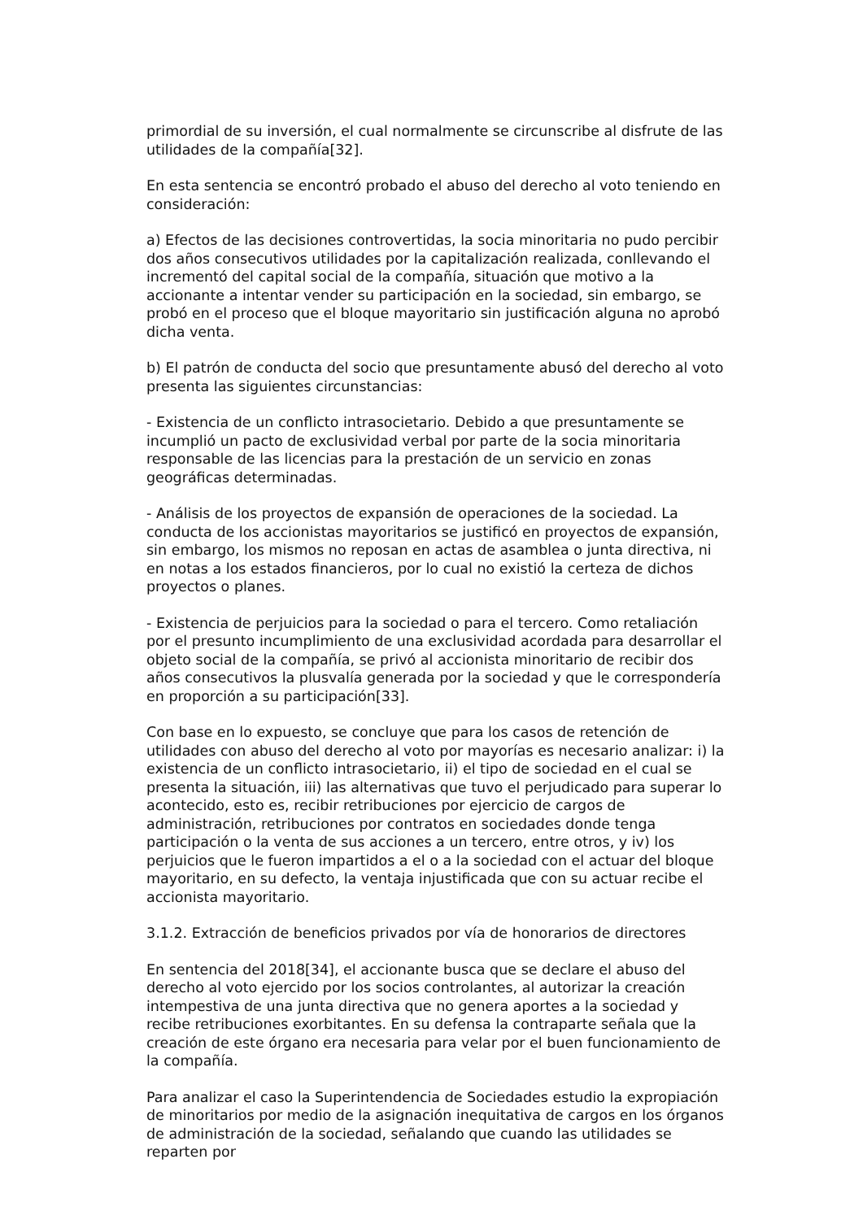primordial de su inversión, el cual normalmente se circunscribe al disfrute de las utilidades de la compañía[32].
En esta sentencia se encontró probado el abuso del derecho al voto teniendo en consideración:
a) Efectos de las decisiones controvertidas, la socia minoritaria no pudo percibir dos años consecutivos utilidades por la capitalización realizada, conllevando el incrementó del capital social de la compañía, situación que motivo a la accionante a intentar vender su participación en la sociedad, sin embargo, se probó en el proceso que el bloque mayoritario sin justificación alguna no aprobó dicha venta.
b) El patrón de conducta del socio que presuntamente abusó del derecho al voto presenta las siguientes circunstancias:
- Existencia de un conflicto intrasocietario. Debido a que presuntamente se incumplió un pacto de exclusividad verbal por parte de la socia minoritaria responsable de las licencias para la prestación de un servicio en zonas geográficas determinadas.
- Análisis de los proyectos de expansión de operaciones de la sociedad. La conducta de los accionistas mayoritarios se justificó en proyectos de expansión, sin embargo, los mismos no reposan en actas de asamblea o junta directiva, ni en notas a los estados financieros, por lo cual no existió la certeza de dichos proyectos o planes.
- Existencia de perjuicios para la sociedad o para el tercero. Como retaliación por el presunto incumplimiento de una exclusividad acordada para desarrollar el objeto social de la compañía, se privó al accionista minoritario de recibir dos años consecutivos la plusvalía generada por la sociedad y que le correspondería en proporción a su participación[33].
Con base en lo expuesto, se concluye que para los casos de retención de utilidades con abuso del derecho al voto por mayorías es necesario analizar: i) la existencia de un conflicto intrasocietario, ii) el tipo de sociedad en el cual se presenta la situación, iii) las alternativas que tuvo el perjudicado para superar lo acontecido, esto es, recibir retribuciones por ejercicio de cargos de administración, retribuciones por contratos en sociedades donde tenga participación o la venta de sus acciones a un tercero, entre otros, y iv) los perjuicios que le fueron impartidos a el o a la sociedad con el actuar del bloque mayoritario, en su defecto, la ventaja injustificada que con su actuar recibe el accionista mayoritario.
3.1.2. Extracción de beneficios privados por vía de honorarios de directores
En sentencia del 2018[34], el accionante busca que se declare el abuso del derecho al voto ejercido por los socios controlantes, al autorizar la creación intempestiva de una junta directiva que no genera aportes a la sociedad y recibe retribuciones exorbitantes. En su defensa la contraparte señala que la creación de este órgano era necesaria para velar por el buen funcionamiento de la compañía.
Para analizar el caso la Superintendencia de Sociedades estudio la expropiación de minoritarios por medio de la asignación inequitativa de cargos en los órganos de administración de la sociedad, señalando que cuando las utilidades se reparten por